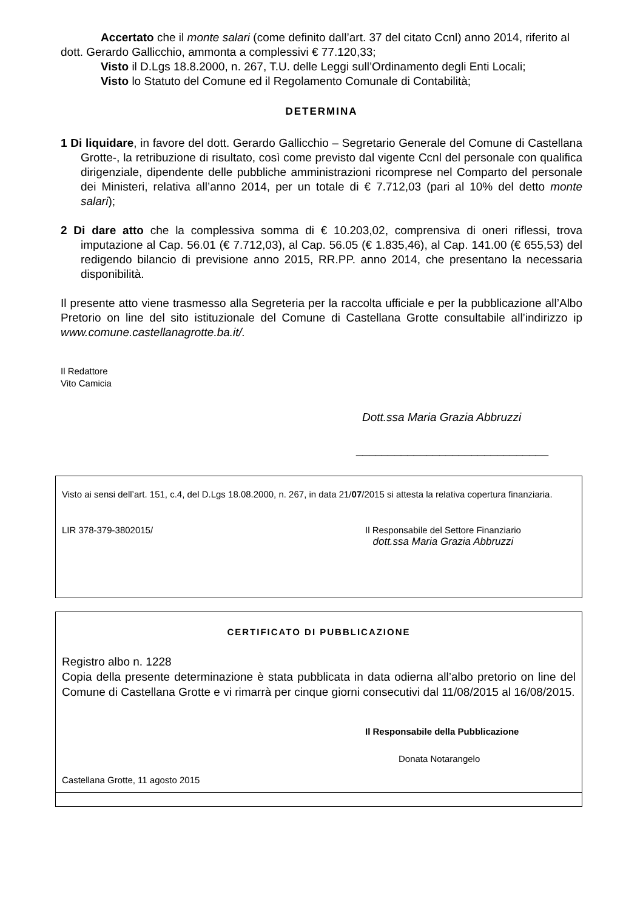Accertato che il monte salari (come definito dall’art. 37 del citato Ccnl) anno 2014, riferito al dott. Gerardo Gallicchio, ammonta a complessivi € 77.120,33;
Visto il D.Lgs 18.8.2000, n. 267, T.U. delle Leggi sull’Ordinamento degli Enti Locali;
Visto lo Statuto del Comune ed il Regolamento Comunale di Contabilità;
DETERMINA
1 Di liquidare, in favore del dott. Gerardo Gallicchio – Segretario Generale del Comune di Castellana Grotte-, la retribuzione di risultato, così come previsto dal vigente Ccnl del personale con qualifica dirigenziale, dipendente delle pubbliche amministrazioni ricomprese nel Comparto del personale dei Ministeri, relativa all’anno 2014, per un totale di € 7.712,03 (pari al 10% del detto monte salari);
2 Di dare atto che la complessiva somma di € 10.203,02, comprensiva di oneri riflessi, trova imputazione al Cap. 56.01 (€ 7.712,03), al Cap. 56.05 (€ 1.835,46), al Cap. 141.00 (€ 655,53) del redigendo bilancio di previsione anno 2015, RR.PP. anno 2014, che presentano la necessaria disponibilità.
Il presente atto viene trasmesso alla Segreteria per la raccolta ufficiale e per la pubblicazione all’Albo Pretorio on line del sito istituzionale del Comune di Castellana Grotte consultabile all’indirizzo ip www.comune.castellanagrotte.ba.it/.
Il Redattore
Vito Camicia
Dott.ssa Maria Grazia Abbruzzi
______________________________
Visto ai sensi dell’art. 151, c.4, del D.Lgs 18.08.2000, n. 267, in data 21/07/2015 si attesta la relativa copertura finanziaria.
LIR 378-379-3802015/ Il Responsabile del Settore Finanziario
dott.ssa Maria Grazia Abbruzzi
CERTIFICATO DI PUBBLICAZIONE
Registro albo n. 1228
Copia della presente determinazione è stata pubblicata in data odierna all’albo pretorio on line del Comune di Castellana Grotte e vi rimarrà per cinque giorni consecutivi dal 11/08/2015 al 16/08/2015.
Il Responsabile della Pubblicazione
Donata Notarangelo
Castellana Grotte, 11 agosto 2015